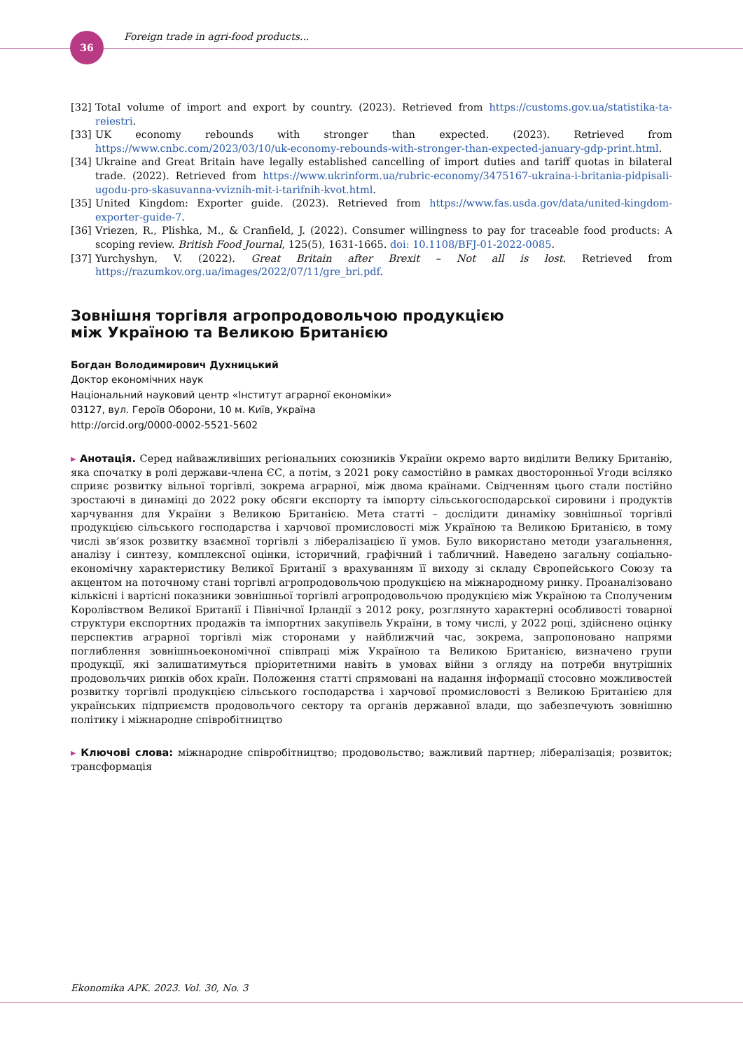36
Foreign trade in agri-food products...
[32] Total volume of import and export by country. (2023). Retrieved from https://customs.gov.ua/statistika-ta-reiestri.
[33] UK economy rebounds with stronger than expected. (2023). Retrieved from https://www.cnbc.com/2023/03/10/uk-economy-rebounds-with-stronger-than-expected-january-gdp-print.html.
[34] Ukraine and Great Britain have legally established cancelling of import duties and tariff quotas in bilateral trade. (2022). Retrieved from https://www.ukrinform.ua/rubric-economy/3475167-ukraina-i-britania-pidpisali-ugodu-pro-skasuvanna-vviznih-mit-i-tarifnih-kvot.html.
[35] United Kingdom: Exporter guide. (2023). Retrieved from https://www.fas.usda.gov/data/united-kingdom-exporter-guide-7.
[36] Vriezen, R., Plishka, M., & Cranfield, J. (2022). Consumer willingness to pay for traceable food products: A scoping review. British Food Journal, 125(5), 1631-1665. doi: 10.1108/BFJ-01-2022-0085.
[37] Yurchyshyn, V. (2022). Great Britain after Brexit – Not all is lost. Retrieved from https://razumkov.org.ua/images/2022/07/11/gre_bri.pdf.
Зовнішня торгівля агропродовольчою продукцією
між Україною та Великою Британією
Богдан Володимирович Духницький
Доктор економічних наук
Національний науковий центр «Інститут аграрної економіки»
03127, вул. Героїв Оборони, 10 м. Київ, Україна
http://orcid.org/0000-0002-5521-5602
▸ Анотація. Серед найважливіших регіональних союзників України окремо варто виділити Велику Британію, яка спочатку в ролі держави-члена ЄС, а потім, з 2021 року самостійно в рамках двосторонньої Угоди всіляко сприяє розвитку вільної торгівлі, зокрема аграрної, між двома країнами. Свідченням цього стали постійно зростаючі в динаміці до 2022 року обсяги експорту та імпорту сільськогосподарської сировини і продуктів харчування для України з Великою Британією. Мета статті – дослідити динаміку зовнішньої торгівлі продукцією сільського господарства і харчової промисловості між Україною та Великою Британією, в тому числі зв’язок розвитку взаємної торгівлі з лібералізацією її умов. Було використано методи узагальнення, аналізу і синтезу, комплексної оцінки, історичний, графічний і табличний. Наведено загальну соціально-економічну характеристику Великої Британії з врахуванням її виходу зі складу Європейського Союзу та акцентом на поточному стані торгівлі агропродовольчою продукцією на міжнародному ринку. Проаналізовано кількісні і вартісні показники зовнішньої торгівлі агропродовольчою продукцією між Україною та Сполученим Королівством Великої Британії і Північної Ірландії з 2012 року, розглянуто характерні особливості товарної структури експортних продажів та імпортних закупівель України, в тому числі, у 2022 році, здійснено оцінку перспектив аграрної торгівлі між сторонами у найближчий час, зокрема, запропоновано напрями поглиблення зовнішньоекономічної співпраці між Україною та Великою Британією, визначено групи продукції, які залишатимуться пріоритетними навіть в умовах війни з огляду на потреби внутрішніх продовольчих ринків обох країн. Положення статті спрямовані на надання інформації стосовно можливостей розвитку торгівлі продукцією сільського господарства і харчової промисловості з Великою Британією для українських підприємств продовольчого сектору та органів державної влади, що забезпечують зовнішню політику і міжнародне співробітництво
▸ Ключові слова: міжнародне співробітництво; продовольство; важливий партнер; лібералізація; розвиток; трансформація
Ekonomika APK. 2023. Vol. 30, No. 3